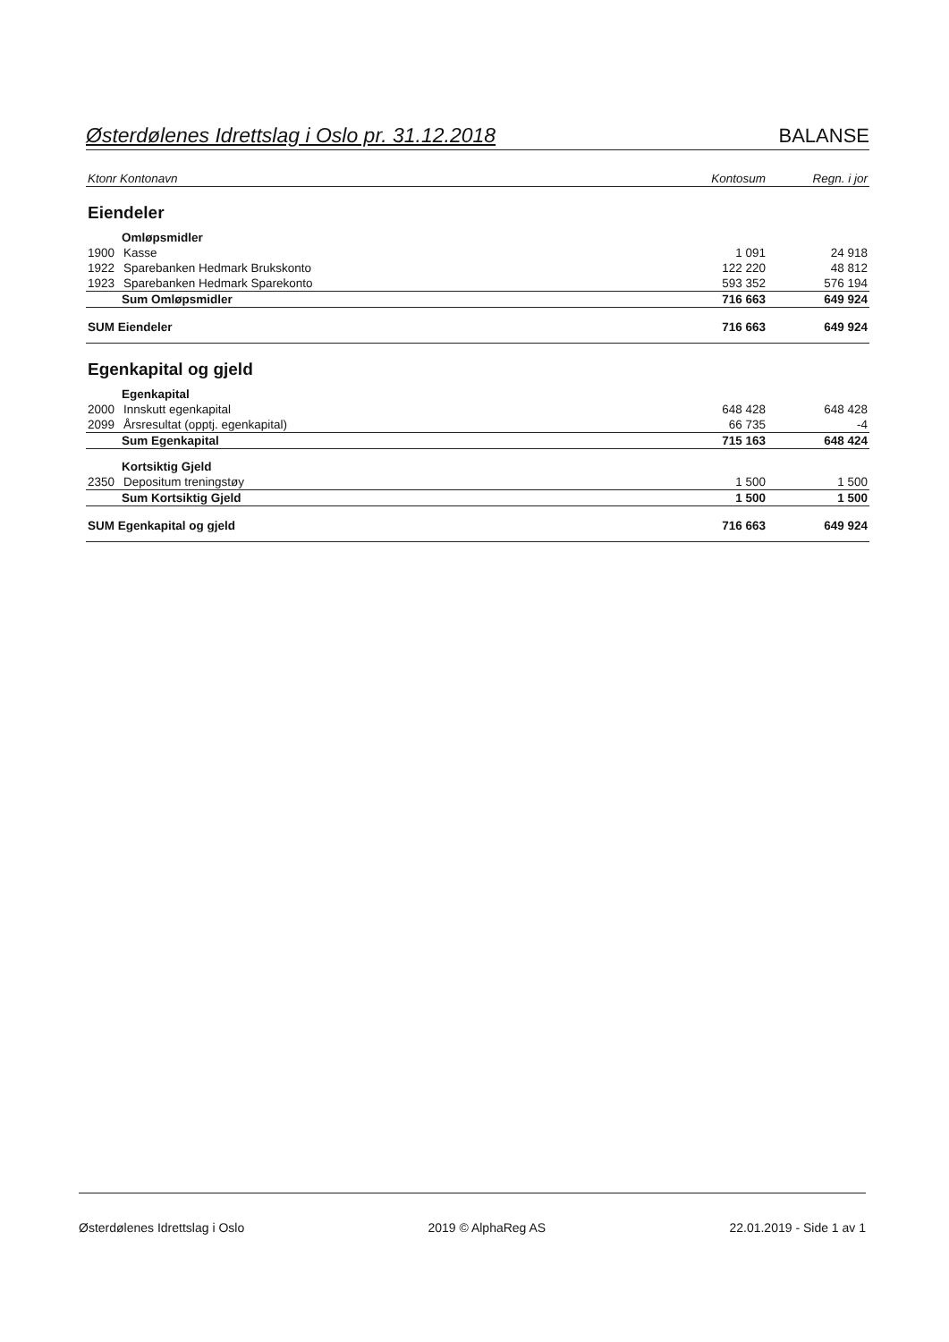Østerdølenes Idrettslag i Oslo pr. 31.12.2018 BALANSE
| Ktonr Kontonavn | | Kontosum | Regn. i jor |
| --- | --- | --- | --- |
| Eiendeler | | | |
| Omløpsmidler | | | |
| 1900 | Kasse | 1 091 | 24 918 |
| 1922 | Sparebanken Hedmark Brukskonto | 122 220 | 48 812 |
| 1923 | Sparebanken Hedmark Sparekonto | 593 352 | 576 194 |
| Sum Omløpsmidler | | 716 663 | 649 924 |
| SUM Eiendeler | | 716 663 | 649 924 |
| Egenkapital og gjeld | | | |
| Egenkapital | | | |
| 2000 | Innskutt egenkapital | 648 428 | 648 428 |
| 2099 | Årsresultat (opptj. egenkapital) | 66 735 | -4 |
| Sum Egenkapital | | 715 163 | 648 424 |
| Kortsiktig Gjeld | | | |
| 2350 | Depositum treningstøy | 1 500 | 1 500 |
| Sum Kortsiktig Gjeld | | 1 500 | 1 500 |
| SUM Egenkapital og gjeld | | 716 663 | 649 924 |
Østerdølenes Idrettslag i Oslo 2019 © AlphaReg AS 22.01.2019 - Side 1 av 1